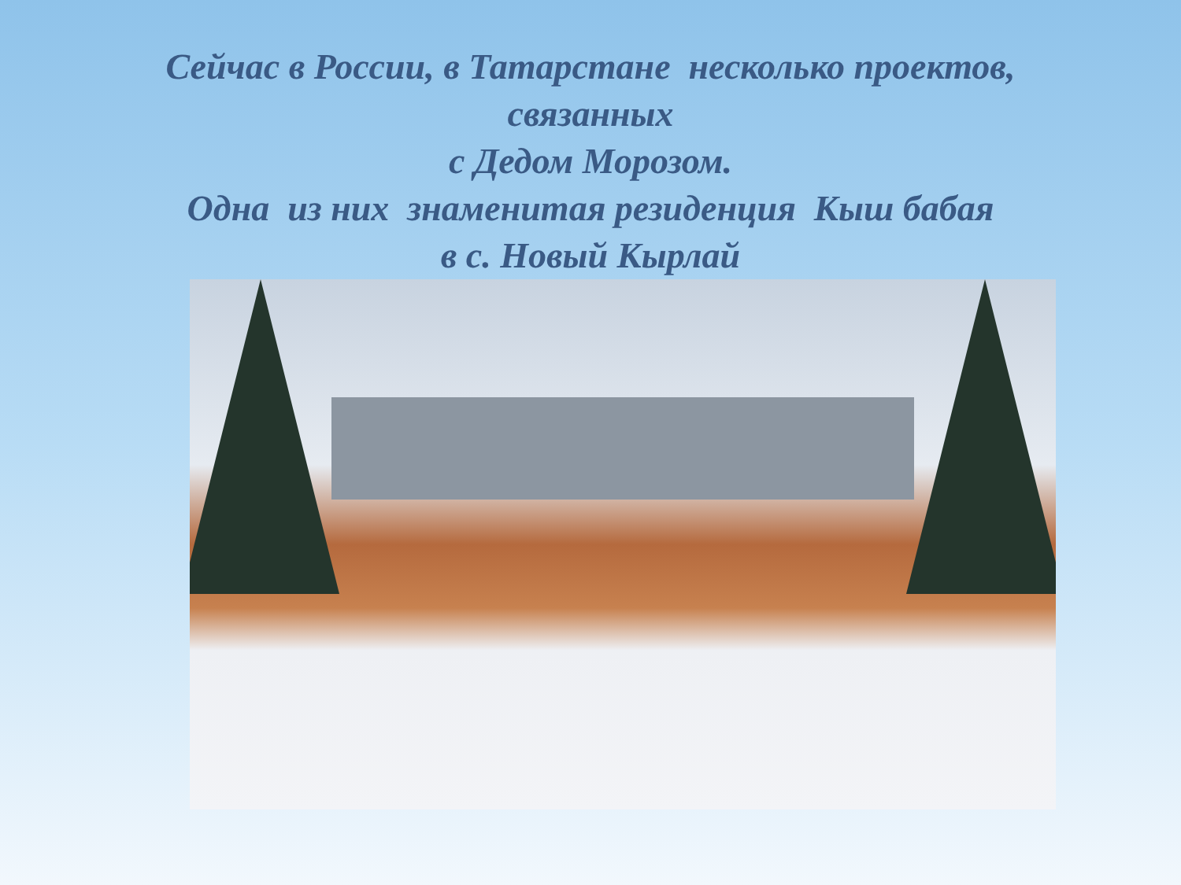Сейчас в России, в Татарстане несколько проектов,
связанных
с Дедом Морозом.
Одна из них знаменитая резиденция Кыш бабая
в с. Новый Кырлай